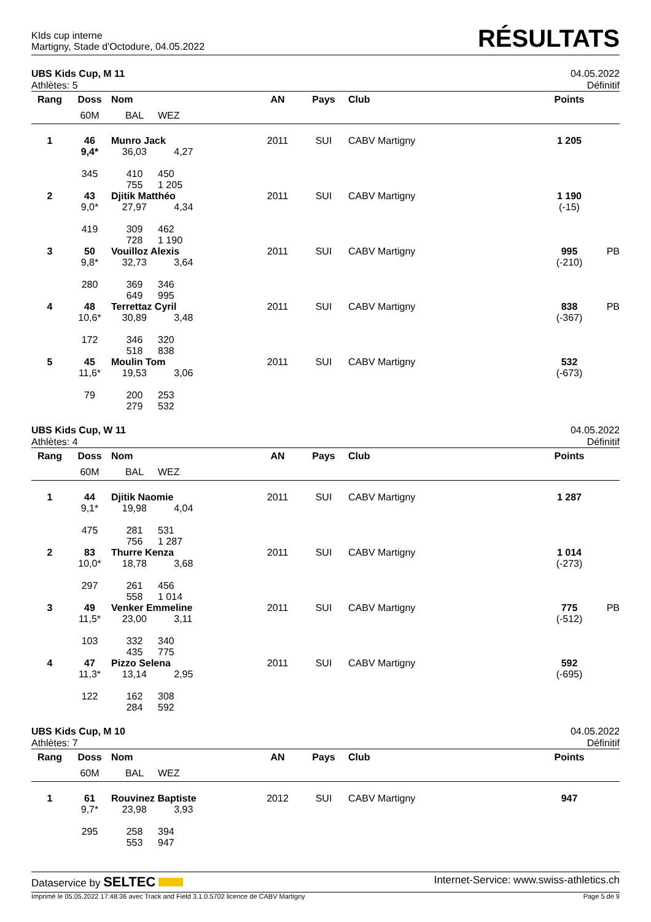KIds cup interne
Martigny, Stade d'Octodure, 04.05.2022
RÉSULTATS
UBS Kids Cup, M 11 04.05.2022
Athlètes: 5 Définitif
| Rang | Doss | Nom | | AN | Pays | Club | Points | |
| --- | --- | --- | --- | --- | --- | --- | --- | --- |
| | 60M | BAL | WEZ | | | | | |
| 1 | 46 9,4* | Munro Jack 36,03 4,27 | | 2011 | SUI | CABV Martigny | 1 205 | |
| | 345 | 410 755 | 450 1 205 | | | | | |
| 2 | 43 9,0* | Djitik Matthéo 27,97 4,34 | | 2011 | SUI | CABV Martigny | 1 190 (-15) | |
| | 419 | 309 728 | 462 1 190 | | | | | |
| 3 | 50 9,8* | Vouilloz Alexis 32,73 3,64 | | 2011 | SUI | CABV Martigny | 995 (-210) | PB |
| | 280 | 369 649 | 346 995 | | | | | |
| 4 | 48 10,6* | Terrettaz Cyril 30,89 3,48 | | 2011 | SUI | CABV Martigny | 838 (-367) | PB |
| | 172 | 346 518 | 320 838 | | | | | |
| 5 | 45 11,6* | Moulin Tom 19,53 3,06 | | 2011 | SUI | CABV Martigny | 532 (-673) | |
| | 79 | 200 279 | 253 532 | | | | | |
UBS Kids Cup, W 11 04.05.2022
Athlètes: 4 Définitif
| Rang | Doss | Nom | | AN | Pays | Club | Points | |
| --- | --- | --- | --- | --- | --- | --- | --- | --- |
| | 60M | BAL | WEZ | | | | | |
| 1 | 44 9,1* | Djitik Naomie 19,98 4,04 | | 2011 | SUI | CABV Martigny | 1 287 | |
| | 475 | 281 756 | 531 1 287 | | | | | |
| 2 | 83 10,0* | Thurre Kenza 18,78 3,68 | | 2011 | SUI | CABV Martigny | 1 014 (-273) | |
| | 297 | 261 558 | 456 1 014 | | | | | |
| 3 | 49 11,5* | Venker Emmeline 23,00 3,11 | | 2011 | SUI | CABV Martigny | 775 (-512) | PB |
| | 103 | 332 435 | 340 775 | | | | | |
| 4 | 47 11,3* | Pizzo Selena 13,14 2,95 | | 2011 | SUI | CABV Martigny | 592 (-695) | |
| | 122 | 162 284 | 308 592 | | | | | |
UBS Kids Cup, M 10 04.05.2022
Athlètes: 7 Définitif
| Rang | Doss | Nom | | AN | Pays | Club | Points | |
| --- | --- | --- | --- | --- | --- | --- | --- | --- |
| | 60M | BAL | WEZ | | | | | |
| 1 | 61 9,7* | Rouvinez Baptiste 23,98 3,93 | | 2012 | SUI | CABV Martigny | 947 | |
| | 295 | 258 553 | 394 947 | | | | | |
Dataservice by SELTEC Internet-Service: www.swiss-athletics.ch
Imprimé le 05.05.2022 17:48:36 avec Track and Field 3.1.0.5702 licence de CABV Martigny Page 5 de 9